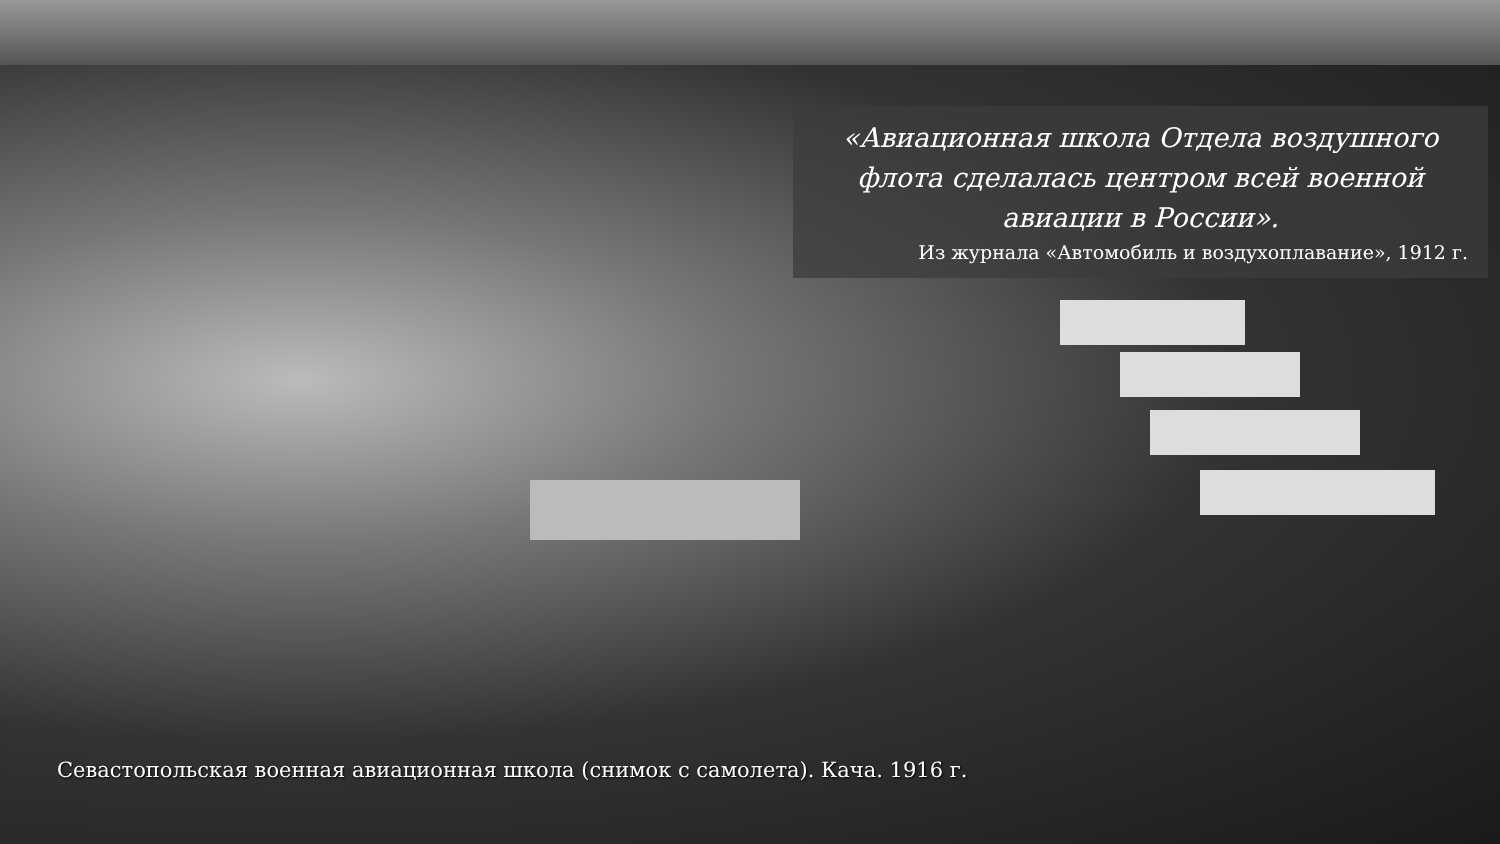«Авиационная школа Отдела воздушного флота сделалась центром всей военной авиации в России».
Из журнала «Автомобиль и воздухоплавание», 1912 г.
Севастопольская военная авиационная школа (снимок с самолета). Кача. 1916 г.